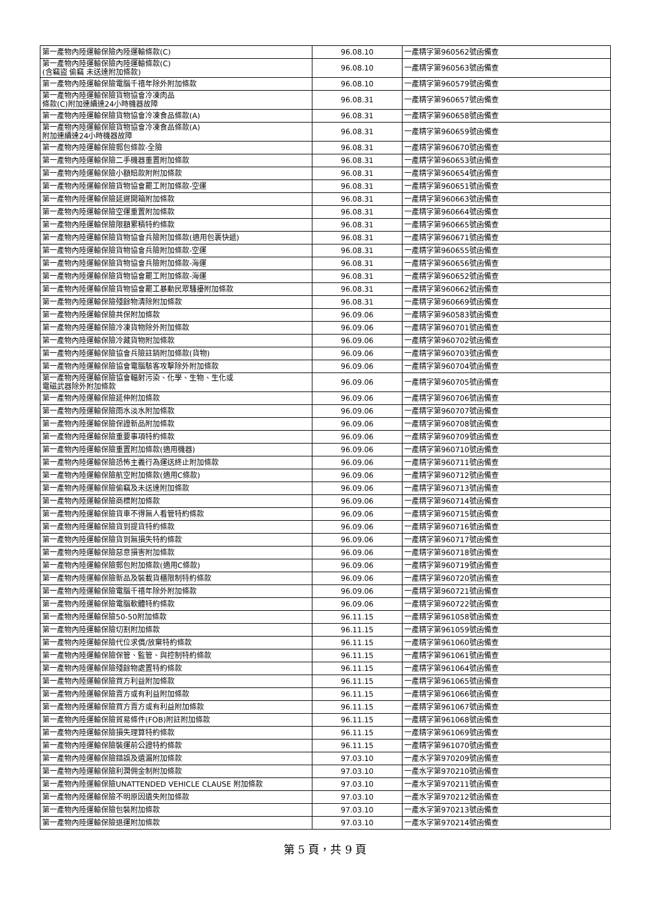| 第一產物內陸運輸保險內陸運輸條款(C) | 96.08.10 | 一產精字第960562號函備查 |
| 第一產物內陸運輸保險內陸運輸條款(C) (含竊盜 偷竊 未送達附加條款) | 96.08.10 | 一產精字第960563號函備查 |
| 第一產物內陸運輸保險電腦千禧年除外附加條款 | 96.08.10 | 一產精字第960579號函備查 |
| 第一產物內陸運輸保險貨物協會冷凍肉品 條款(C)附加連續達24小時機器故障 | 96.08.31 | 一產精字第960657號函備查 |
| 第一產物內陸運輸保險貨物協會冷凍食品條款(A) | 96.08.31 | 一產精字第960658號函備查 |
| 第一產物內陸運輸保險貨物協會冷凍食品條款(A) 附加連續達24小時機器故障 | 96.08.31 | 一產精字第960659號函備查 |
| 第一產物內陸運輸保險郵包條款-全險 | 96.08.31 | 一產精字第960670號函備查 |
| 第一產物內陸運輸保險二手機器重置附加條款 | 96.08.31 | 一產精字第960653號函備查 |
| 第一產物內陸運輸保險小額賠款附附加條款 | 96.08.31 | 一產精字第960654號函備查 |
| 第一產物內陸運輸保險貨物協會罷工附加條款-空運 | 96.08.31 | 一產精字第960651號函備查 |
| 第一產物內陸運輸保險延遲開箱附加條款 | 96.08.31 | 一產精字第960663號函備查 |
| 第一產物內陸運輸保險空運重置附加條款 | 96.08.31 | 一產精字第960664號函備查 |
| 第一產物內陸運輸保險限額累積特約條款 | 96.08.31 | 一產精字第960665號函備查 |
| 第一產物內陸運輸保險貨物協會兵險附加條款(適用包裹快遞) | 96.08.31 | 一產精字第960671號函備查 |
| 第一產物內陸運輸保險貨物協會兵險附加條款-空運 | 96.08.31 | 一產精字第960655號函備查 |
| 第一產物內陸運輸保險貨物協會兵險附加條款-海運 | 96.08.31 | 一產精字第960656號函備查 |
| 第一產物內陸運輸保險貨物協會罷工附加條款-海運 | 96.08.31 | 一產精字第960652號函備查 |
| 第一產物內陸運輸保險貨物協會罷工暴動民眾騷擾附加條款 | 96.08.31 | 一產精字第960662號函備查 |
| 第一產物內陸運輸保險殘餘物清除附加條款 | 96.08.31 | 一產精字第960669號函備查 |
| 第一產物內陸運輸保險共保附加條款 | 96.09.06 | 一產精字第960583號函備查 |
| 第一產物內陸運輸保險冷凍貨物除外附加條款 | 96.09.06 | 一產精字第960701號函備查 |
| 第一產物內陸運輸保險冷藏貨物附加條款 | 96.09.06 | 一產精字第960702號函備查 |
| 第一產物內陸運輸保險協會兵險註銷附加條款(貨物) | 96.09.06 | 一產精字第960703號函備查 |
| 第一產物內陸運輸保險協會電腦駭客攻擊除外附加條款 | 96.09.06 | 一產精字第960704號函備查 |
| 第一產物內陸運輸保險協會輻射污染、化學、生物、生化或 電磁武器除外附加條款 | 96.09.06 | 一產精字第960705號函備查 |
| 第一產物內陸運輸保險延伸附加條款 | 96.09.06 | 一產精字第960706號函備查 |
| 第一產物內陸運輸保險雨水淡水附加條款 | 96.09.06 | 一產精字第960707號函備查 |
| 第一產物內陸運輸保險保證新品附加條款 | 96.09.06 | 一產精字第960708號函備查 |
| 第一產物內陸運輸保險重要事項特約條款 | 96.09.06 | 一產精字第960709號函備查 |
| 第一產物內陸運輸保險重置附加條款(適用機器) | 96.09.06 | 一產精字第960710號函備查 |
| 第一產物內陸運輸保險恐怖主義行為運送終止附加條款 | 96.09.06 | 一產精字第960711號函備查 |
| 第一產物內陸運輸保險航空附加條款(適用C條款) | 96.09.06 | 一產精字第960712號函備查 |
| 第一產物內陸運輸保險偷竊及未送達附加條款 | 96.09.06 | 一產精字第960713號函備查 |
| 第一產物內陸運輸保險商標附加條款 | 96.09.06 | 一產精字第960714號函備查 |
| 第一產物內陸運輸保險貨車不得無人看管特約條款 | 96.09.06 | 一產精字第960715號函備查 |
| 第一產物內陸運輸保險貨到提貨特約條款 | 96.09.06 | 一產精字第960716號函備查 |
| 第一產物內陸運輸保險貨到無損失特約條款 | 96.09.06 | 一產精字第960717號函備查 |
| 第一產物內陸運輸保險惡意損害附加條款 | 96.09.06 | 一產精字第960718號函備查 |
| 第一產物內陸運輸保險郵包附加條款(適用C條款) | 96.09.06 | 一產精字第960719號函備查 |
| 第一產物內陸運輸保險新品及裝載貨櫃限制特約條款 | 96.09.06 | 一產精字第960720號函備查 |
| 第一產物內陸運輸保險電腦千禧年除外附加條款 | 96.09.06 | 一產精字第960721號函備查 |
| 第一產物內陸運輸保險電腦軟體特約條款 | 96.09.06 | 一產精字第960722號函備查 |
| 第一產物內陸運輸保險50-50附加條款 | 96.11.15 | 一產精字第961058號函備查 |
| 第一產物內陸運輸保險切割附加條款 | 96.11.15 | 一產精字第961059號函備查 |
| 第一產物內陸運輸保險代位求償/放棄特約條款 | 96.11.15 | 一產精字第961060號函備查 |
| 第一產物內陸運輸保險保管、監管、與控制特約條款 | 96.11.15 | 一產精字第961061號函備查 |
| 第一產物內陸運輸保險殘餘物處置特約條款 | 96.11.15 | 一產精字第961064號函備查 |
| 第一產物內陸運輸保險買方利益附加條款 | 96.11.15 | 一產精字第961065號函備查 |
| 第一產物內陸運輸保險賣方或有利益附加條款 | 96.11.15 | 一產精字第961066號函備查 |
| 第一產物內陸運輸保險買方賣方或有利益附加條款 | 96.11.15 | 一產精字第961067號函備查 |
| 第一產物內陸運輸保險貿易條件(FOB)附註附加條款 | 96.11.15 | 一產精字第961068號函備查 |
| 第一產物內陸運輸保險損失理算特約條款 | 96.11.15 | 一產精字第961069號函備查 |
| 第一產物內陸運輸保險裝運前公證特約條款 | 96.11.15 | 一產精字第961070號函備查 |
| 第一產物內陸運輸保險錯誤及遺漏附加條款 | 97.03.10 | 一產水字第970209號函備查 |
| 第一產物內陸運輸保險利潤佣金制附加條款 | 97.03.10 | 一產水字第970210號函備查 |
| 第一產物內陸運輸保險UNATTENDED VEHICLE CLAUSE 附加條款 | 97.03.10 | 一產水字第970211號函備查 |
| 第一產物內陸運輸保險不明原因遺失附加條款 | 97.03.10 | 一產水字第970212號函備查 |
| 第一產物內陸運輸保險包裝附加條款 | 97.03.10 | 一產水字第970213號函備查 |
| 第一產物內陸運輸保險退運附加條款 | 97.03.10 | 一產水字第970214號函備查 |
第 5 頁，共 9 頁